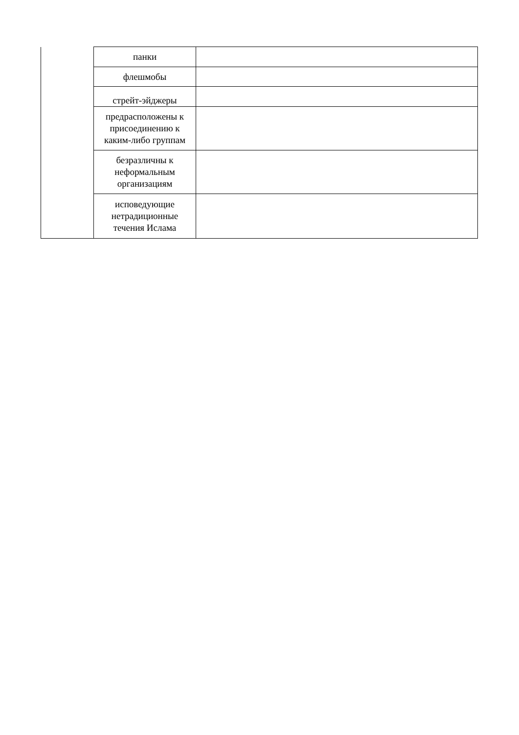| | панки | |
| | флешмобы | |
| | стрейт-эйджеры | |
| | предрасположены к присоединению к каким-либо группам | |
| | безразличны к неформальным организациям | |
| | исповедующие нетрадиционные течения Ислама | |